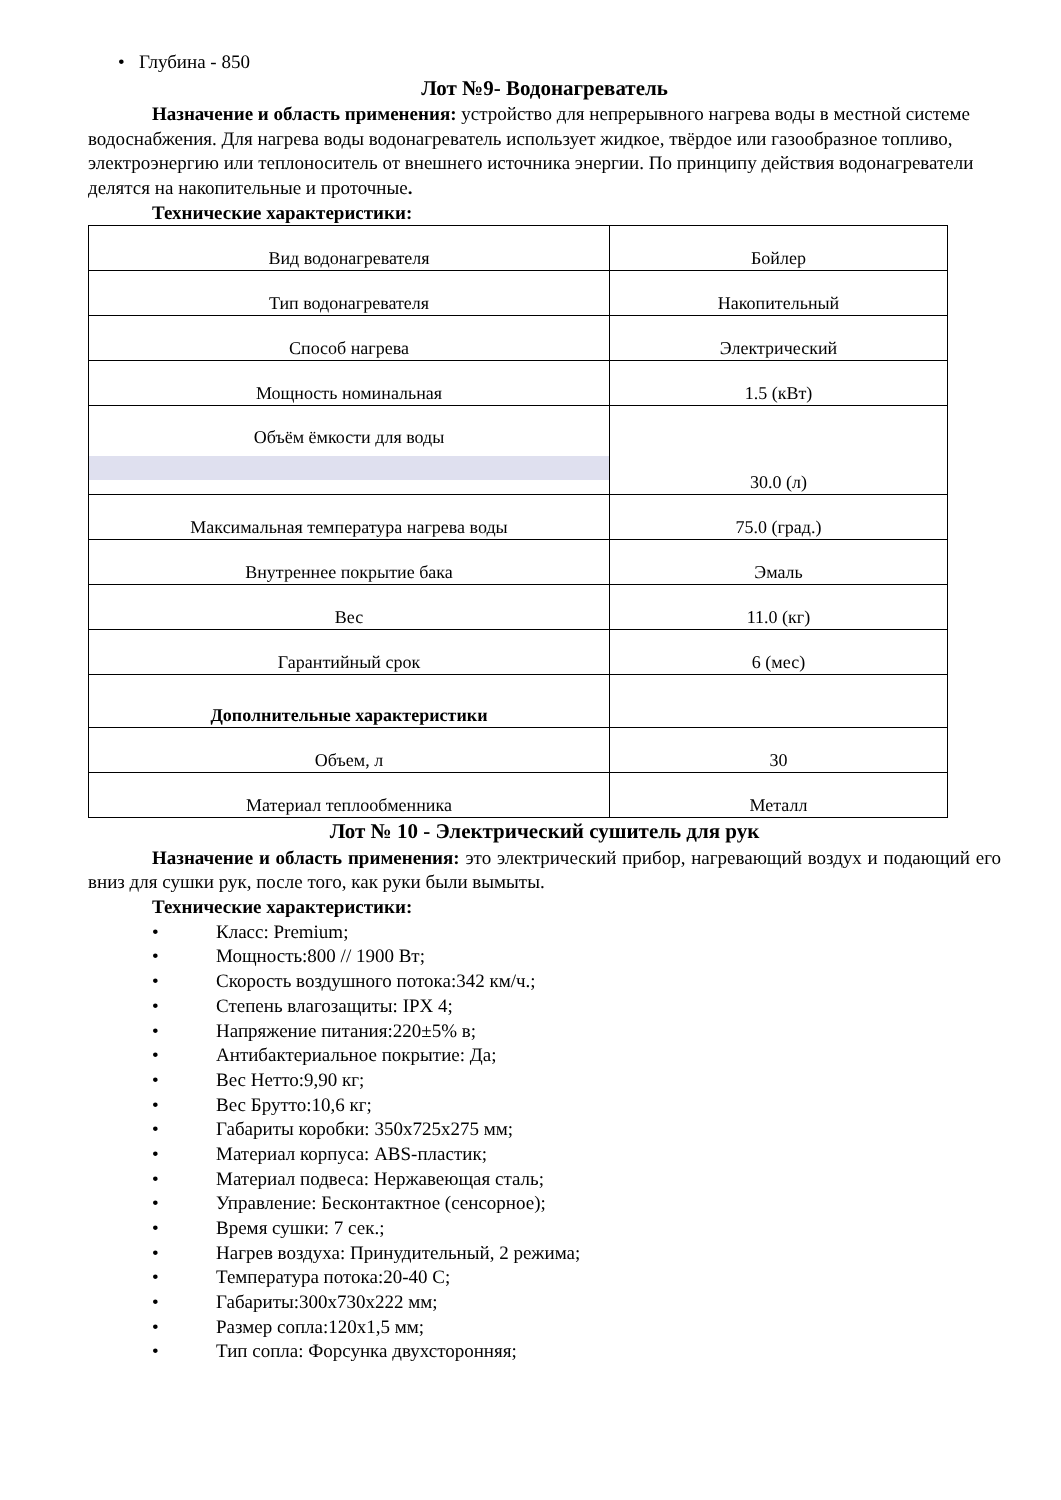• Глубина - 850
Лот №9- Водонагреватель
Назначение и область применения: устройство для непрерывного нагрева воды в местной системе водоснабжения. Для нагрева воды водонагреватель использует жидкое, твёрдое или газообразное топливо, электроэнергию или теплоноситель от внешнего источника энергии. По принципу действия водонагреватели делятся на накопительные и проточные.
Технические характеристики:
| Вид водонагревателя | Бойлер |
| Тип водонагревателя | Накопительный |
| Способ нагрева | Электрический |
| Мощность номинальная | 1.5 (кВт) |
| Объём ёмкости для воды | 30.0 (л) |
| Максимальная температура нагрева воды | 75.0 (град.) |
| Внутреннее покрытие бака | Эмаль |
| Вес | 11.0 (кг) |
| Гарантийный срок | 6 (мес) |
| Дополнительные характеристики | |
| Объем, л | 30 |
| Материал теплообменника | Металл |
Лот № 10 - Электрический сушитель для рук
Назначение и область применения: это электрический прибор, нагревающий воздух и подающий его вниз для сушки рук, после того, как руки были вымыты.
Технические характеристики:
• Класс: Premium;
• Мощность:800 // 1900 Вт;
• Скорость воздушного потока:342 км/ч.;
• Степень влагозащиты: IPX 4;
• Напряжение питания:220±5% в;
• Антибактериальное покрытие: Да;
• Вес Нетто:9,90 кг;
• Вес Брутто:10,6 кг;
• Габариты коробки: 350x725x275 мм;
• Материал корпуса: ABS-пластик;
• Материал подвеса: Нержавеющая сталь;
• Управление: Бесконтактное (сенсорное);
• Время сушки: 7 сек.;
• Нагрев воздуха: Принудительный, 2 режима;
• Температура потока:20-40 С;
• Габариты:300x730x222 мм;
• Размер сопла:120x1,5 мм;
• Тип сопла: Форсунка двухсторонняя;